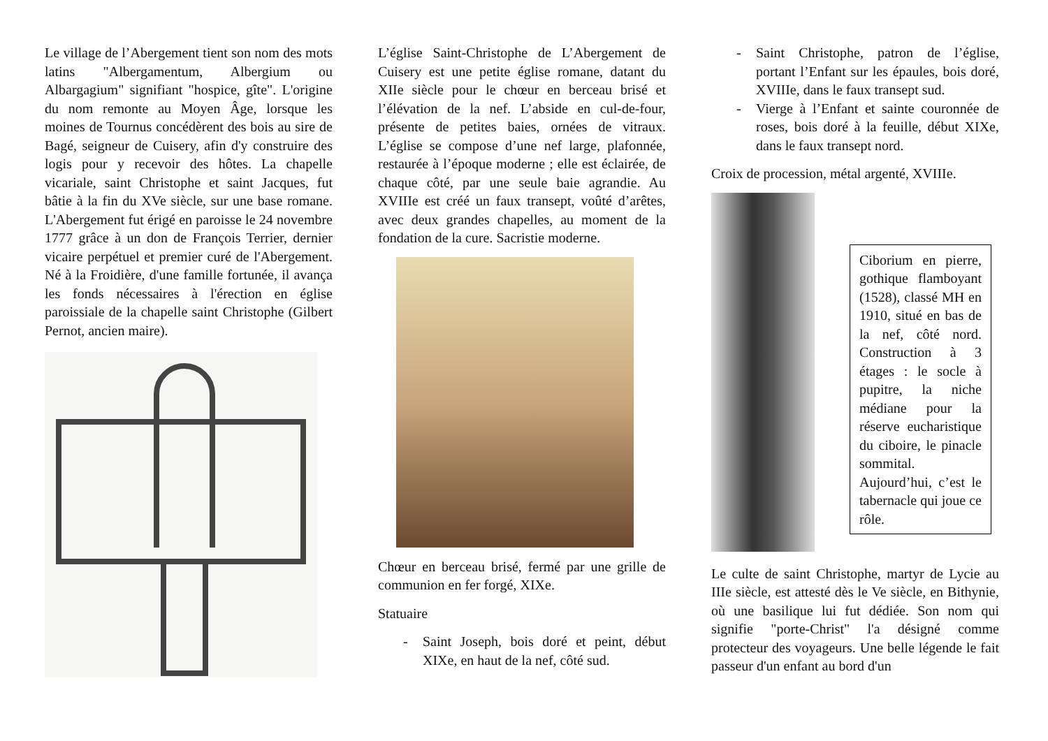Le village de l’Abergement tient son nom des mots latins "Albergamentum, Albergium ou Albargagium" signifiant "hospice, gîte". L'origine du nom remonte au Moyen Âge, lorsque les moines de Tournus concédèrent des bois au sire de Bagé, seigneur de Cuisery, afin d'y construire des logis pour y recevoir des hôtes. La chapelle vicariale, saint Christophe et saint Jacques, fut bâtie à la fin du XVe siècle, sur une base romane. L'Abergement fut érigé en paroisse le 24 novembre 1777 grâce à un don de François Terrier, dernier vicaire perpétuel et premier curé de l'Abergement. Né à la Froidière, d'une famille fortunée, il avança les fonds nécessaires à l'érection en église paroissiale de la chapelle saint Christophe (Gilbert Pernot, ancien maire).
L’église Saint-Christophe de L’Abergement de Cuisery est une petite église romane, datant du XIIe siècle pour le chœur en berceau brisé et l’élévation de la nef. L’abside en cul-de-four, présente de petites baies, ornées de vitraux. L’église se compose d’une nef large, plafonnée, restaurée à l’époque moderne ; elle est éclairée, de chaque côté, par une seule baie agrandie. Au XVIIIe est créé un faux transept, voûté d’arêtes, avec deux grandes chapelles, au moment de la fondation de la cure. Sacristie moderne.
Chœur en berceau brisé, fermé par une grille de communion en fer forgé, XIXe.
Statuaire
- Saint Joseph, bois doré et peint, début XIXe, en haut de la nef, côté sud.
- Saint Christophe, patron de l’église, portant l’Enfant sur les épaules, bois doré, XVIIIe, dans le faux transept sud.
- Vierge à l’Enfant et sainte couronnée de roses, bois doré à la feuille, début XIXe, dans le faux transept nord.
Croix de procession, métal argenté, XVIIIe.
Ciborium en pierre, gothique flamboyant (1528), classé MH en 1910, situé en bas de la nef, côté nord. Construction à 3 étages : le socle à pupitre, la niche médiane pour la réserve eucharistique du ciboire, le pinacle sommital. Aujourd’hui, c’est le tabernacle qui joue ce rôle.
Le culte de saint Christophe, martyr de Lycie au IIIe siècle, est attesté dès le Ve siècle, en Bithynie, où une basilique lui fut dédiée. Son nom qui signifie "porte-Christ" l'a désigné comme protecteur des voyageurs. Une belle légende le fait passeur d'un enfant au bord d'un